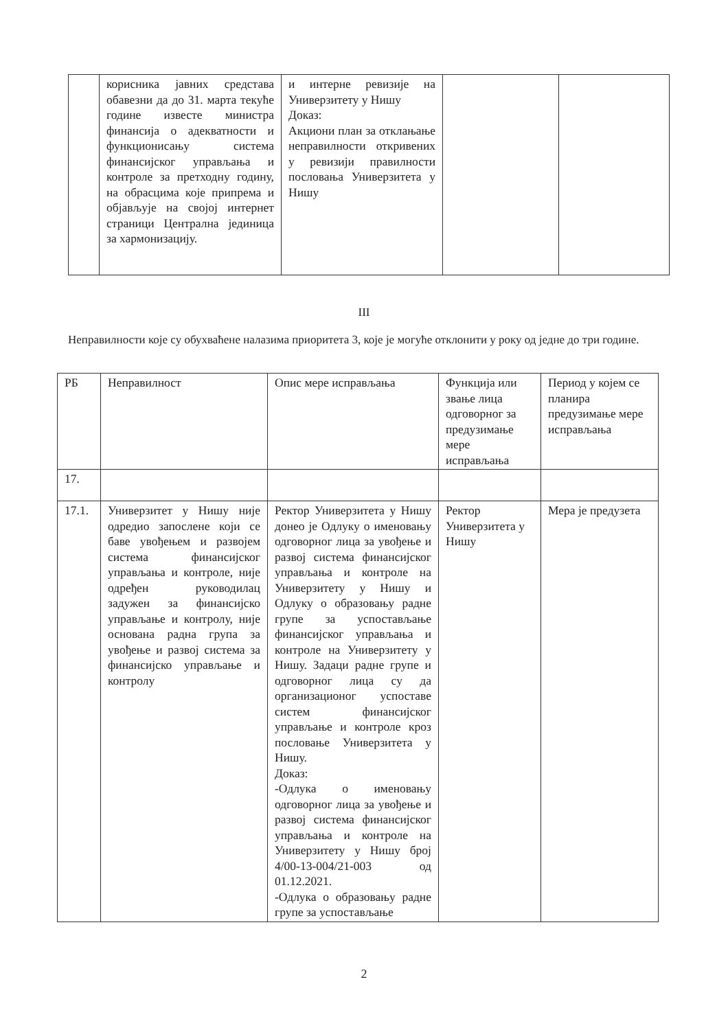| | корисника јавних средстава обавезни да до 31. марта текуће године известе министра финансија о адекватности и функционисању система финансијског управљања и контроле за претходну годину, на обрасцима које припрема и објављује на својој интернет страници Централна јединица за хармонизацију. | и интерне ревизије на Универзитету у Нишу Доказ: Акциони план за отклањање неправилности откривених у ревизији правилности пословања Универзитета у Нишу | | |
III
Неправилности које су обухваћене налазима приоритета 3, које је могуће отклонити у року од једне до три године.
| РБ | Неправилност | Опис мере исправљања | Функција или звање лица одговорног за предузимање мере исправљања | Период у којем се планира предузимање мере исправљања |
| --- | --- | --- | --- | --- |
| 17. | | | | |
| 17.1. | Универзитет у Нишу није одредио запослене који се баве увођењем и развојем система финансијског управљања и контроле, није одређен руководилац задужен за финансијско управљање и контролу, није основана радна група за увођење и развој система за финансијско управљање и контролу | Ректор Универзитета у Нишу донео је Одлуку о именовању одговорног лица за увођење и развој система финансијског управљања и контроле на Универзитету у Нишу и Одлуку о образовању радне групе за успостављање финансијског управљања и контроле на Универзитету у Нишу. Задаци радне групе и одговорног лица су да организационог успоставе систем финансијског управљање и контроле кроз пословање Универзитета у Нишу. Доказ: -Одлука о именовању одговорног лица за увођење и развој система финансијског управљања и контроле на Универзитету у Нишу број 4/00-13-004/21-003 од 01.12.2021. -Одлука о образовању радне групе за успостављање | Ректор Универзитета у Нишу | Мера је предузета |
2